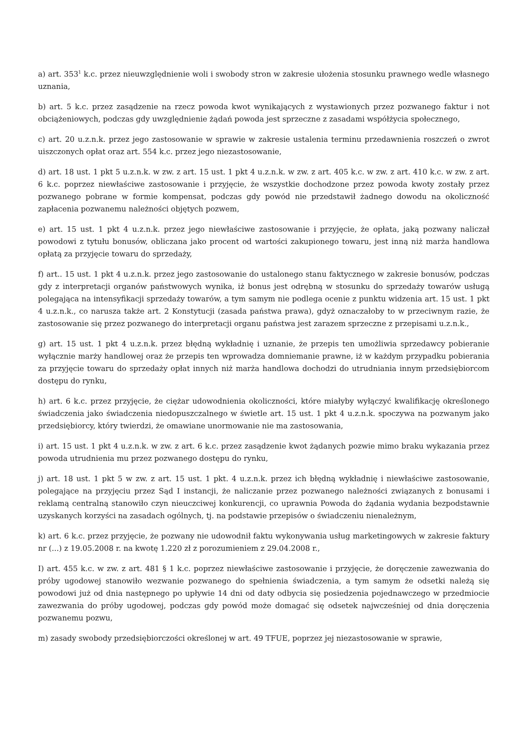a) art. 353<sup>1</sup> k.c. przez nieuwzględnienie woli i swobody stron w zakresie ułożenia stosunku prawnego wedle własnego uznania,
b) art. 5 k.c. przez zasądzenie na rzecz powoda kwot wynikających z wystawionych przez pozwanego faktur i not obciążeniowych, podczas gdy uwzględnienie żądań powoda jest sprzeczne z zasadami współżycia społecznego,
c) art. 20 u.z.n.k. przez jego zastosowanie w sprawie w zakresie ustalenia terminu przedawnienia roszczeń o zwrot uiszczonych opłat oraz art. 554 k.c. przez jego niezastosowanie,
d) art. 18 ust. 1 pkt 5 u.z.n.k. w zw. z art. 15 ust. 1 pkt 4 u.z.n.k. w zw. z art. 405 k.c. w zw. z art. 410 k.c. w zw. z art. 6 k.c. poprzez niewłaściwe zastosowanie i przyjęcie, że wszystkie dochodzone przez powoda kwoty zostały przez pozwanego pobrane w formie kompensat, podczas gdy powód nie przedstawił żadnego dowodu na okoliczność zapłacenia pozwanemu należności objętych pozwem,
e) art. 15 ust. 1 pkt 4 u.z.n.k. przez jego niewłaściwe zastosowanie i przyjęcie, że opłata, jaką pozwany naliczał powodowi z tytułu bonusów, obliczana jako procent od wartości zakupionego towaru, jest inną niż marża handlowa opłatą za przyjęcie towaru do sprzedaży,
f) art.. 15 ust. 1 pkt 4 u.z.n.k. przez jego zastosowanie do ustalonego stanu faktycznego w zakresie bonusów, podczas gdy z interpretacji organów państwowych wynika, iż bonus jest odrębną w stosunku do sprzedaży towarów usługą polegająca na intensyfikacji sprzedaży towarów, a tym samym nie podlega ocenie z punktu widzenia art. 15 ust. 1 pkt 4 u.z.n.k., co narusza także art. 2 Konstytucji (zasada państwa prawa), gdyż oznaczałoby to w przeciwnym razie, że zastosowanie się przez pozwanego do interpretacji organu państwa jest zarazem sprzeczne z przepisami u.z.n.k.,
g) art. 15 ust. 1 pkt 4 u.z.n.k. przez błędną wykładnię i uznanie, że przepis ten umożliwia sprzedawcy pobieranie wyłącznie marży handlowej oraz że przepis ten wprowadza domniemanie prawne, iż w każdym przypadku pobierania za przyjęcie towaru do sprzedaży opłat innych niż marża handlowa dochodzi do utrudniania innym przedsiębiorcom dostępu do rynku,
h) art. 6 k.c. przez przyjęcie, że ciężar udowodnienia okoliczności, które miałyby wyłączyć kwalifikację określonego świadczenia jako świadczenia niedopuszczalnego w świetle art. 15 ust. 1 pkt 4 u.z.n.k. spoczywa na pozwanym jako przedsiębiorcy, który twierdzi, że omawiane unormowanie nie ma zastosowania,
i) art. 15 ust. 1 pkt 4 u.z.n.k. w zw. z art. 6 k.c. przez zasądzenie kwot żądanych pozwie mimo braku wykazania przez powoda utrudnienia mu przez pozwanego dostępu do rynku,
j) art. 18 ust. 1 pkt 5 w zw. z art. 15 ust. 1 pkt. 4 u.z.n.k. przez ich błędną wykładnię i niewłaściwe zastosowanie, polegające na przyjęciu przez Sąd I instancji, że naliczanie przez pozwanego należności związanych z bonusami i reklamą centralną stanowiło czyn nieuczciwej konkurencji, co uprawnia Powoda do żądania wydania bezpodstawnie uzyskanych korzyści na zasadach ogólnych, tj. na podstawie przepisów o świadczeniu nienależnym,
k) art. 6 k.c. przez przyjęcie, że pozwany nie udowodnił faktu wykonywania usług marketingowych w zakresie faktury nr (...) z 19.05.2008 r. na kwotę 1.220 zł z porozumieniem z 29.04.2008 r.,
I) art. 455 k.c. w zw. z art. 481 § 1 k.c. poprzez niewłaściwe zastosowanie i przyjęcie, że doręczenie zawezwania do próby ugodowej stanowiło wezwanie pozwanego do spełnienia świadczenia, a tym samym że odsetki należą się powodowi już od dnia następnego po upływie 14 dni od daty odbycia się posiedzenia pojednawczego w przedmiocie zawezwania do próby ugodowej, podczas gdy powód może domagać się odsetek najwcześniej od dnia doręczenia pozwanemu pozwu,
m) zasady swobody przedsiębiorczości określonej w art. 49 TFUE, poprzez jej niezastosowanie w sprawie,